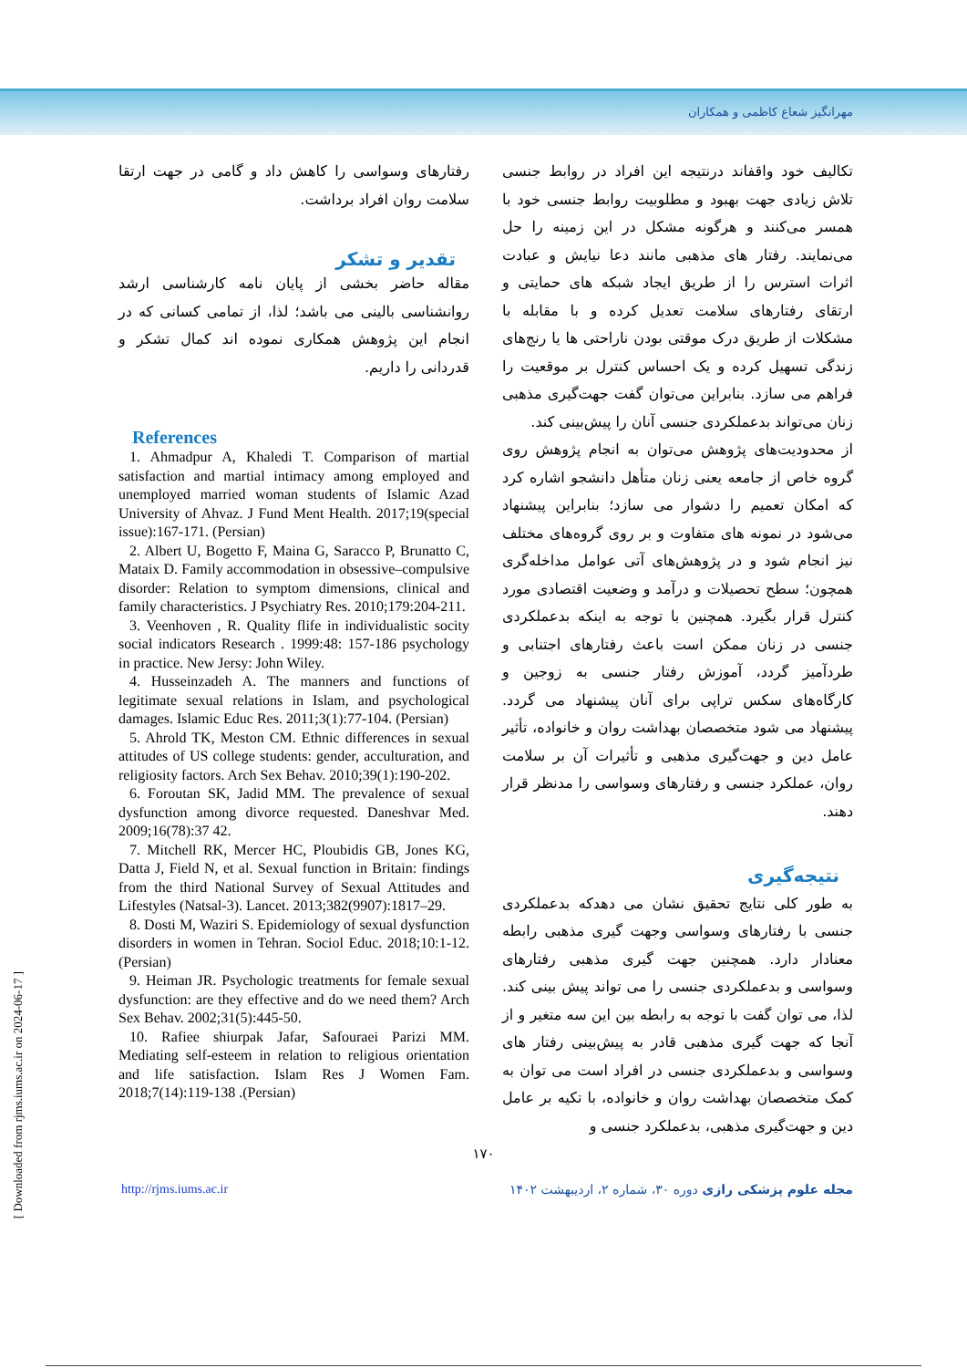مهرانگیز شعاع کاظمی و همکاران
تکالیف خود واقفاند درنتیجه این افراد در روابط جنسی تلاش زیادی جهت بهبود و مطلوبیت روابط جنسی خود با همسر می‌کنند و هرگونه مشکل در این زمینه را حل می‌نمایند. رفتار های مذهبی مانند دعا نیایش و عبادت اثرات استرس را از طریق ایجاد شبکه های حمایتی و ارتقای رفتارهای سلامت تعدیل کرده و با مقابله با مشکلات از طریق درک موقتی بودن ناراحتی ها یا رنج‌های زندگی تسهیل کرده و یک احساس کنترل بر موقعیت را فراهم می سازد. بنابراین می‌توان گفت جهت‌گیری مذهبی زنان می‌تواند بدعملکردی جنسی آنان را پیش‌بینی کند.
از محدودیت‌های پژوهش می‌توان به انجام پژوهش روی گروه خاص از جامعه یعنی زنان متأهل دانشجو اشاره کرد که امکان تعمیم را دشوار می سازد؛ بنابراین پیشنهاد می‌شود در نمونه های متفاوت و بر روی گروه‌های مختلف نیز انجام شود و در پژوهش‌های آتی عوامل مداخله‌گری همچون؛ سطح تحصیلات و درآمد و وضعیت اقتصادی مورد کنترل قرار بگیرد. همچنین با توجه به اینکه بدعملکردی جنسی در زنان ممکن است باعث رفتارهای اجتنابی و طردآمیز گردد، آموزش رفتار جنسی به زوجین و کارگاه‌های سکس تراپی برای آنان پیشنهاد می گردد. پیشنهاد می شود متخصصان بهداشت روان و خانواده، تأثیر عامل دین و جهت‌گیری مذهبی و تأثیرات آن بر سلامت روان، عملکرد جنسی و رفتارهای وسواسی را مدنظر قرار دهند.
نتیجه‌گیری
به طور کلی نتایج تحقیق نشان می دهدکه بدعملکردی جنسی با رفتارهای وسواسی وجهت گیری مذهبی رابطه معنادار دارد. همچنین جهت گیری مذهبی رفتارهای وسواسی و بدعملکردی جنسی را می تواند پیش بینی کند. لذا، می توان گفت با توجه به رابطه بین این سه متغیر و از آنجا که جهت گیری مذهبی قادر به پیش‌بینی رفتار های وسواسی و بدعملکردی جنسی در افراد است می توان به کمک متخصصان بهداشت روان و خانواده، با تکیه بر عامل دین و جهت‌گیری مذهبی، بدعملکرد جنسی و
رفتارهای وسواسی را کاهش داد و گامی در جهت ارتقا سلامت روان افراد برداشت.
تقدیر و تشکر
مقاله حاضر بخشی از پایان نامه کارشناسی ارشد روانشناسی بالینی می باشد؛ لذا، از تمامی کسانی که در انجام این پژوهش همکاری نموده اند کمال تشکر و قدردانی را داریم.
References
1. Ahmadpur A, Khaledi T. Comparison of martial satisfaction and martial intimacy among employed and unemployed married woman students of Islamic Azad University of Ahvaz. J Fund Ment Health. 2017;19(special issue):167-171. (Persian)
2. Albert U, Bogetto F, Maina G, Saracco P, Brunatto C, Mataix D. Family accommodation in obsessive–compulsive disorder: Relation to symptom dimensions, clinical and family characteristics. J Psychiatry Res. 2010;179:204-211.
3. Veenhoven , R. Quality flife in individualistic socity social indicators Research . 1999:48: 157-186 psychology in practice. New Jersy: John Wiley.
4. Husseinzadeh A. The manners and functions of legitimate sexual relations in Islam, and psychological damages. Islamic Educ Res. 2011;3(1):77-104. (Persian)
5. Ahrold TK, Meston CM. Ethnic differences in sexual attitudes of US college students: gender, acculturation, and religiosity factors. Arch Sex Behav. 2010;39(1):190-202.
6. Foroutan SK, Jadid MM. The prevalence of sexual dysfunction among divorce requested. Daneshvar Med. 2009;16(78):37 42.
7. Mitchell RK, Mercer HC, Ploubidis GB, Jones KG, Datta J, Field N, et al. Sexual function in Britain: findings from the third National Survey of Sexual Attitudes and Lifestyles (Natsal-3). Lancet. 2013;382(9907):1817–29.
8. Dosti M, Waziri S. Epidemiology of sexual dysfunction disorders in women in Tehran. Sociol Educ. 2018;10:1-12. (Persian)
9. Heiman JR. Psychologic treatments for female sexual dysfunction: are they effective and do we need them? Arch Sex Behav. 2002;31(5):445-50.
10. Rafiee shiurpak Jafar, Safouraei Parizi MM. Mediating self-esteem in relation to religious orientation and life satisfaction. Islam Res J Women Fam. 2018;7(14):119-138 .(Persian)
۱۷۰
http://rjms.iums.ac.ir مجله علوم پزشکی رازی دوره ۳۰، شماره ۲، اردیبهشت ۱۴۰۲
[ Downloaded from rjms.iums.ac.ir on 2024-06-17 ]